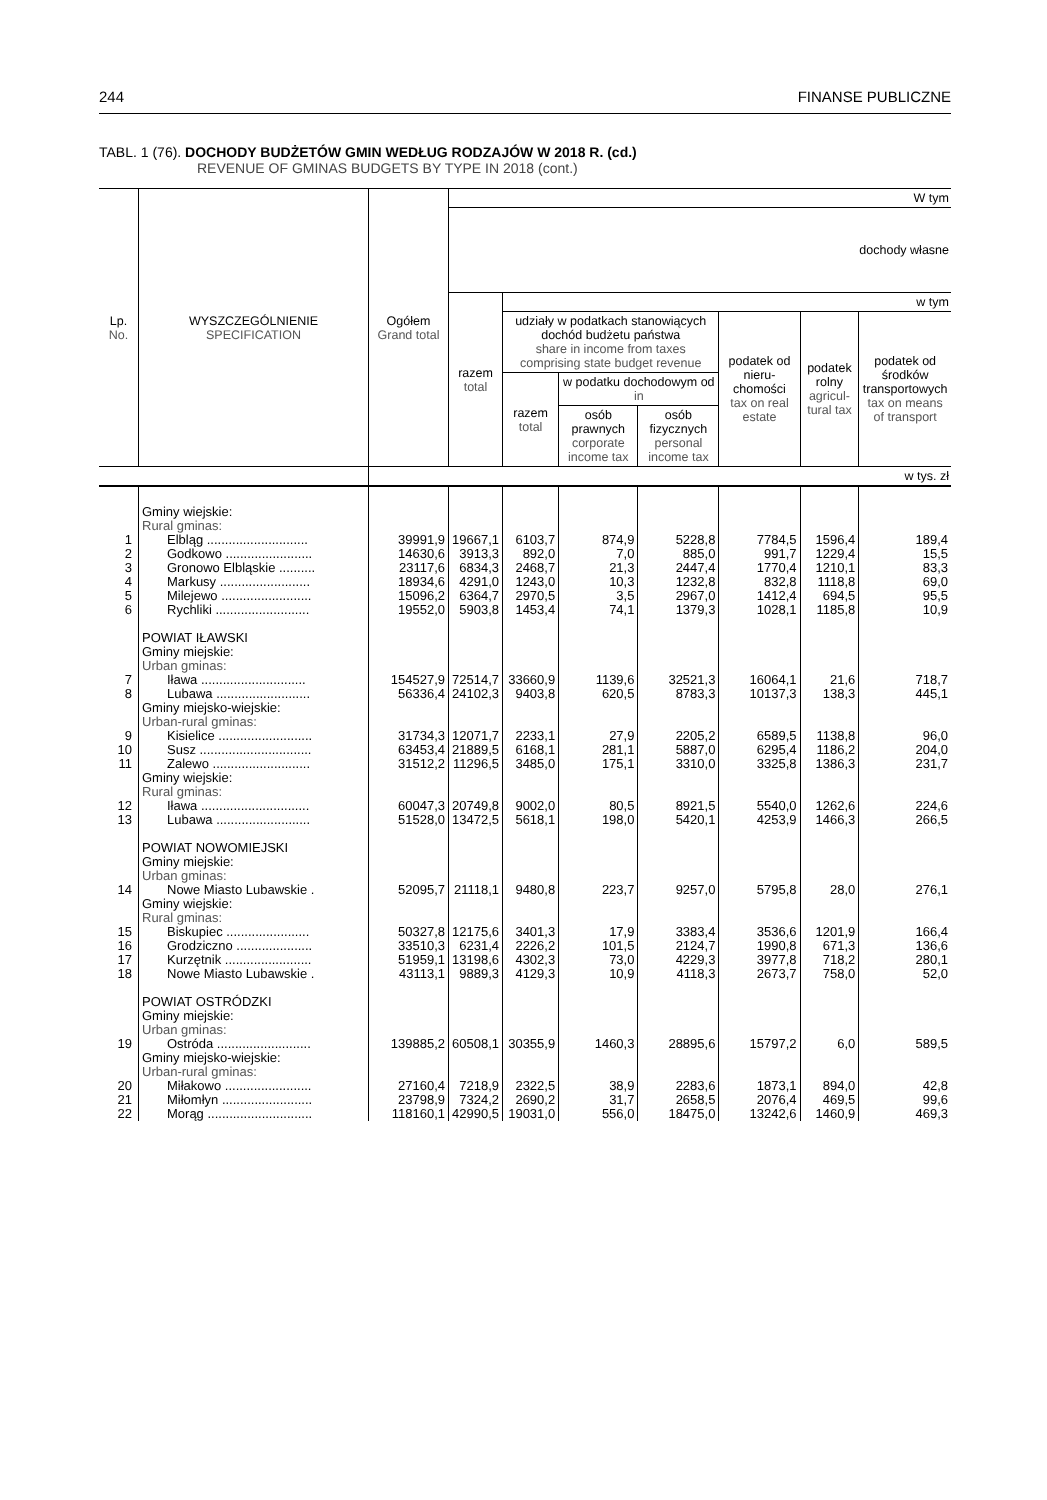244 FINANSE PUBLICZNE
TABL. 1 (76). DOCHODY BUDŻETÓW GMIN WEDŁUG RODZAJÓW W 2018 R. (cd.)
REVENUE OF GMINAS BUDGETS BY TYPE IN 2018 (cont.)
| Lp. No. | WYSZCZEGÓLNIENIE SPECIFICATION | Ogółem Grand total | W tym | | | | | | |
| --- | --- | --- | --- | --- | --- | --- | --- | --- | --- |
| | | | dochody własne | | | | | | |
| | | | razem total | w tym | | | | | |
| | | | | udziały w podatkach stanowiących dochód budżetu państwa share in income from taxes comprising state budget revenue | | | podatek od nieru­chomości tax on real estate | podatek rolny agricul­tural tax | podatek od środ­ków transpor­towych tax on means of transport |
| | | | | razem total | w podatku dochodowym od in | | | | |
| | | | | | osób prawnych corporate income tax | osób fizycznych personal income tax | | | |
| | | w tys. zł | | | | | | | |
| | Gminy wiejskie: Rural gminas: | | | | | | | | |
| 1 | Elbląg ............................ | 39991,9 | 19667,1 | 6103,7 | 874,9 | 5228,8 | 7784,5 | 1596,4 | 189,4 |
| 2 | Godkowo ........................ | 14630,6 | 3913,3 | 892,0 | 7,0 | 885,0 | 991,7 | 1229,4 | 15,5 |
| 3 | Gronowo Elbląskie .......... | 23117,6 | 6834,3 | 2468,7 | 21,3 | 2447,4 | 1770,4 | 1210,1 | 83,3 |
| 4 | Markusy ......................... | 18934,6 | 4291,0 | 1243,0 | 10,3 | 1232,8 | 832,8 | 1118,8 | 69,0 |
| 5 | Milejewo ......................... | 15096,2 | 6364,7 | 2970,5 | 3,5 | 2967,0 | 1412,4 | 694,5 | 95,5 |
| 6 | Rychliki .......................... | 19552,0 | 5903,8 | 1453,4 | 74,1 | 1379,3 | 1028,1 | 1185,8 | 10,9 |
| | POWIAT IŁAWSKI Gminy miejskie: Urban gminas: | | | | | | | | |
| 7 | Iława ............................. | 154527,9 | 72514,7 | 33660,9 | 1139,6 | 32521,3 | 16064,1 | 21,6 | 718,7 |
| 8 | Lubawa .......................... | 56336,4 | 24102,3 | 9403,8 | 620,5 | 8783,3 | 10137,3 | 138,3 | 445,1 |
| | Gminy miejsko-wiejskie: Urban-rural gminas: | | | | | | | | |
| 9 | Kisielice .......................... | 31734,3 | 12071,7 | 2233,1 | 27,9 | 2205,2 | 6589,5 | 1138,8 | 96,0 |
| 10 | Susz ............................... | 63453,4 | 21889,5 | 6168,1 | 281,1 | 5887,0 | 6295,4 | 1186,2 | 204,0 |
| 11 | Zalewo ........................... | 31512,2 | 11296,5 | 3485,0 | 175,1 | 3310,0 | 3325,8 | 1386,3 | 231,7 |
| | Gminy wiejskie: Rural gminas: | | | | | | | | |
| 12 | Iława .............................. | 60047,3 | 20749,8 | 9002,0 | 80,5 | 8921,5 | 5540,0 | 1262,6 | 224,6 |
| 13 | Lubawa .......................... | 51528,0 | 13472,5 | 5618,1 | 198,0 | 5420,1 | 4253,9 | 1466,3 | 266,5 |
| | POWIAT NOWOMIEJSKI Gminy miejskie: Urban gminas: | | | | | | | | |
| 14 | Nowe Miasto Lubawskie . | 52095,7 | 21118,1 | 9480,8 | 223,7 | 9257,0 | 5795,8 | 28,0 | 276,1 |
| | Gminy wiejskie: Rural gminas: | | | | | | | | |
| 15 | Biskupiec ....................... | 50327,8 | 12175,6 | 3401,3 | 17,9 | 3383,4 | 3536,6 | 1201,9 | 166,4 |
| 16 | Grodziczno ..................... | 33510,3 | 6231,4 | 2226,2 | 101,5 | 2124,7 | 1990,8 | 671,3 | 136,6 |
| 17 | Kurzętnik ........................ | 51959,1 | 13198,6 | 4302,3 | 73,0 | 4229,3 | 3977,8 | 718,2 | 280,1 |
| 18 | Nowe Miasto Lubawskie . | 43113,1 | 9889,3 | 4129,3 | 10,9 | 4118,3 | 2673,7 | 758,0 | 52,0 |
| | POWIAT OSTRÓDZKI Gminy miejskie: Urban gminas: | | | | | | | | |
| 19 | Ostróda .......................... | 139885,2 | 60508,1 | 30355,9 | 1460,3 | 28895,6 | 15797,2 | 6,0 | 589,5 |
| | Gminy miejsko-wiejskie: Urban-rural gminas: | | | | | | | | |
| 20 | Miłakowo ........................ | 27160,4 | 7218,9 | 2322,5 | 38,9 | 2283,6 | 1873,1 | 894,0 | 42,8 |
| 21 | Miłomłyn ......................... | 23798,9 | 7324,2 | 2690,2 | 31,7 | 2658,5 | 2076,4 | 469,5 | 99,6 |
| 22 | Morąg ............................. | 118160,1 | 42990,5 | 19031,0 | 556,0 | 18475,0 | 13242,6 | 1460,9 | 469,3 |